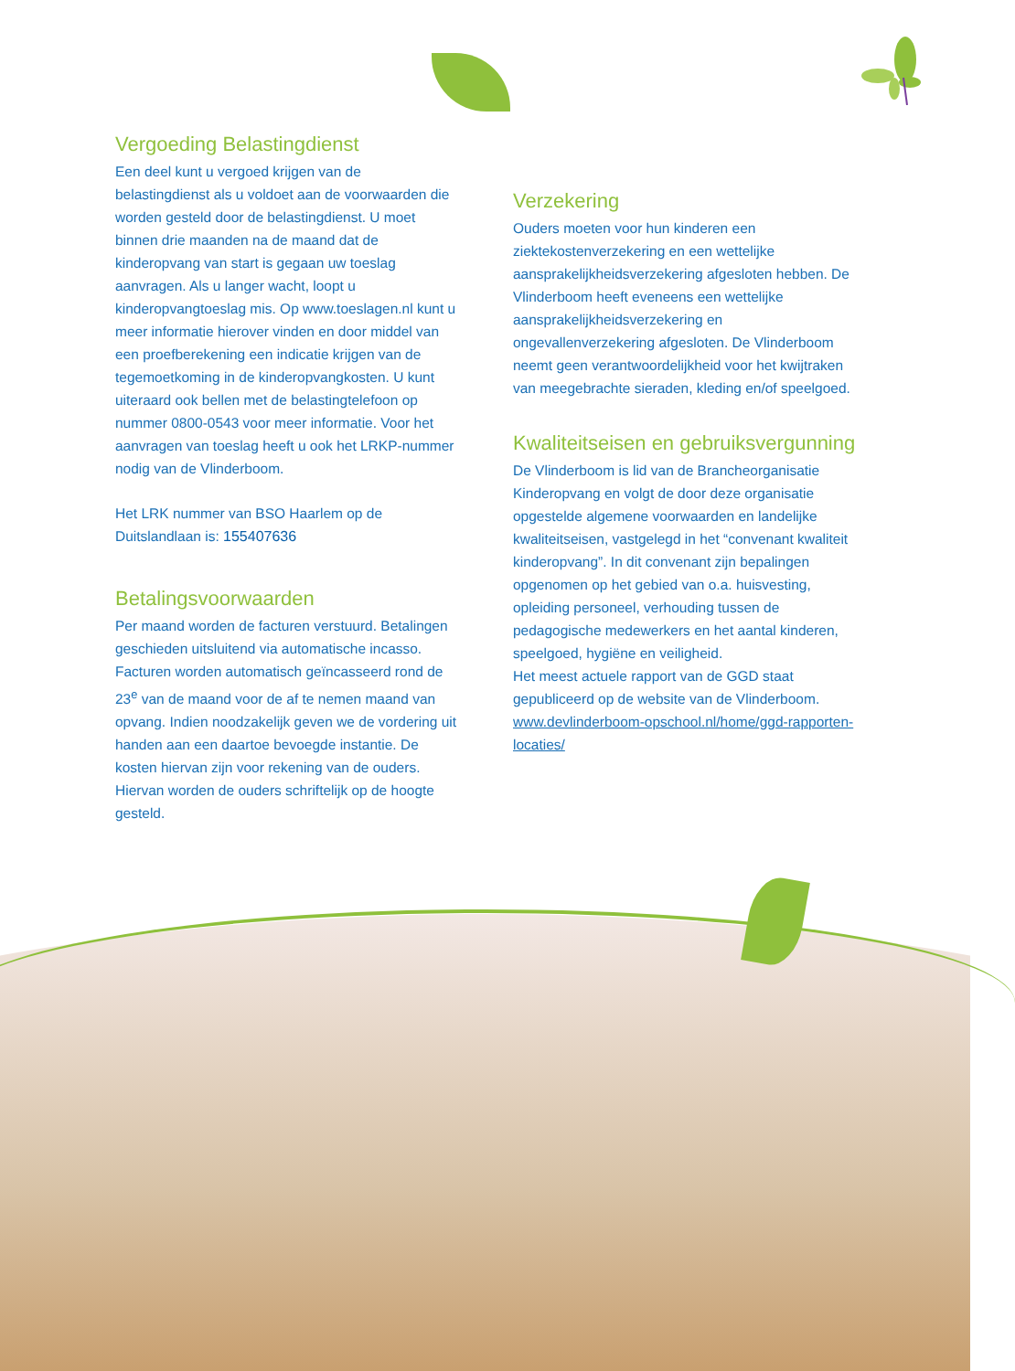Vergoeding Belastingdienst
Een deel kunt u vergoed krijgen van de belastingdienst als u voldoet aan de voorwaarden die worden gesteld door de belastingdienst. U moet binnen drie maanden na de maand dat de kinderopvang van start is gegaan uw toeslag aanvragen. Als u langer wacht, loopt u kinderopvangtoeslag mis. Op www.toeslagen.nl kunt u meer informatie hierover vinden en door middel van een proefberekening een indicatie krijgen van de tegemoetkoming in de kinderopvangkosten. U kunt uiteraard ook bellen met de belastingtelefoon op nummer 0800-0543 voor meer informatie. Voor het aanvragen van toeslag heeft u ook het LRKP-nummer nodig van de Vlinderboom.
Het LRK nummer van BSO Haarlem op de Duitslandlaan is: 155407636
Betalingsvoorwaarden
Per maand worden de facturen verstuurd. Betalingen geschieden uitsluitend via automatische incasso. Facturen worden automatisch geïncasseerd rond de 23<sup>e</sup> van de maand voor de af te nemen maand van opvang. Indien noodzakelijk geven we de vordering uit handen aan een daartoe bevoegde instantie. De kosten hiervan zijn voor rekening van de ouders. Hiervan worden de ouders schriftelijk op de hoogte gesteld.
Verzekering
Ouders moeten voor hun kinderen een ziektekostenverzekering en een wettelijke aansprakelijkheidsverzekering afgesloten hebben. De Vlinderboom heeft eveneens een wettelijke aansprakelijkheidsverzekering en ongevallenverzekering afgesloten. De Vlinderboom neemt geen verantwoordelijkheid voor het kwijtraken van meegebrachte sieraden, kleding en/of speelgoed.
Kwaliteitseisen en gebruiksvergunning
De Vlinderboom is lid van de Brancheorganisatie Kinderopvang en volgt de door deze organisatie opgestelde algemene voorwaarden en landelijke kwaliteitseisen, vastgelegd in het “convenant kwaliteit kinderopvang”. In dit convenant zijn bepalingen opgenomen op het gebied van o.a. huisvesting, opleiding personeel, verhouding tussen de pedagogische medewerkers en het aantal kinderen, speelgoed, hygiëne en veiligheid.
Het meest actuele rapport van de GGD staat gepubliceerd op de website van de Vlinderboom. www.devlinderboom-opschool.nl/home/ggd-rapporten-locaties/